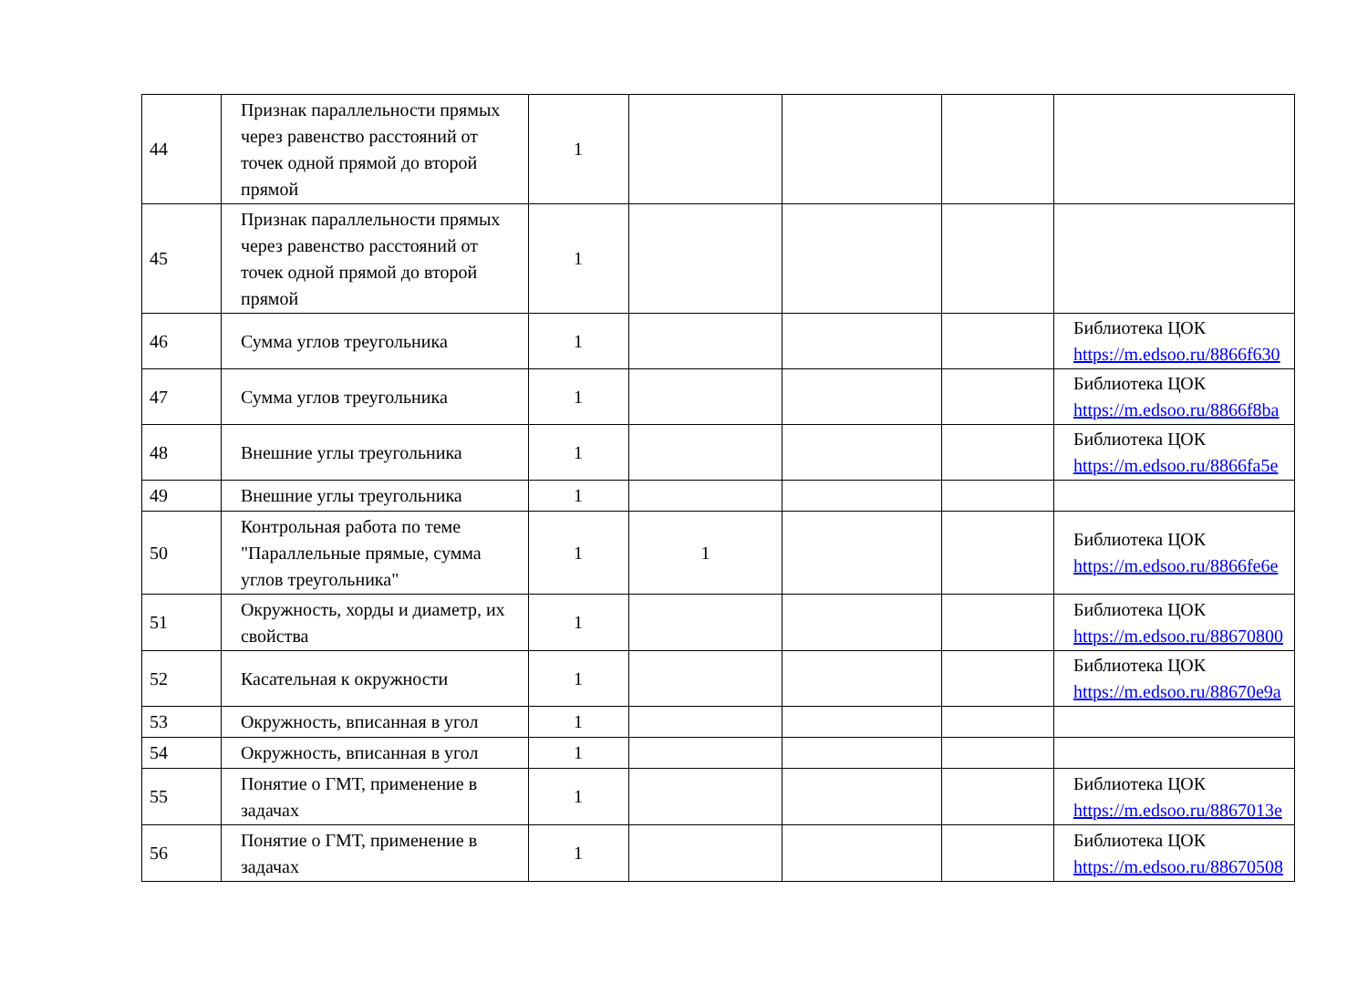| 44 | Признак параллельности прямых через равенство расстояний от точек одной прямой до второй прямой | 1 | | | | |
| 45 | Признак параллельности прямых через равенство расстояний от точек одной прямой до второй прямой | 1 | | | | |
| 46 | Сумма углов треугольника | 1 | | | | Библиотека ЦОК https://m.edsoo.ru/8866f630 |
| 47 | Сумма углов треугольника | 1 | | | | Библиотека ЦОК https://m.edsoo.ru/8866f8ba |
| 48 | Внешние углы треугольника | 1 | | | | Библиотека ЦОК https://m.edsoo.ru/8866fa5e |
| 49 | Внешние углы треугольника | 1 | | | | |
| 50 | Контрольная работа по теме "Параллельные прямые, сумма углов треугольника" | 1 | 1 | | | Библиотека ЦОК https://m.edsoo.ru/8866fe6e |
| 51 | Окружность, хорды и диаметр, их свойства | 1 | | | | Библиотека ЦОК https://m.edsoo.ru/88670800 |
| 52 | Касательная к окружности | 1 | | | | Библиотека ЦОК https://m.edsoo.ru/88670e9a |
| 53 | Окружность, вписанная в угол | 1 | | | | |
| 54 | Окружность, вписанная в угол | 1 | | | | |
| 55 | Понятие о ГМТ, применение в задачах | 1 | | | | Библиотека ЦОК https://m.edsoo.ru/8867013e |
| 56 | Понятие о ГМТ, применение в задачах | 1 | | | | Библиотека ЦОК https://m.edsoo.ru/88670508 |